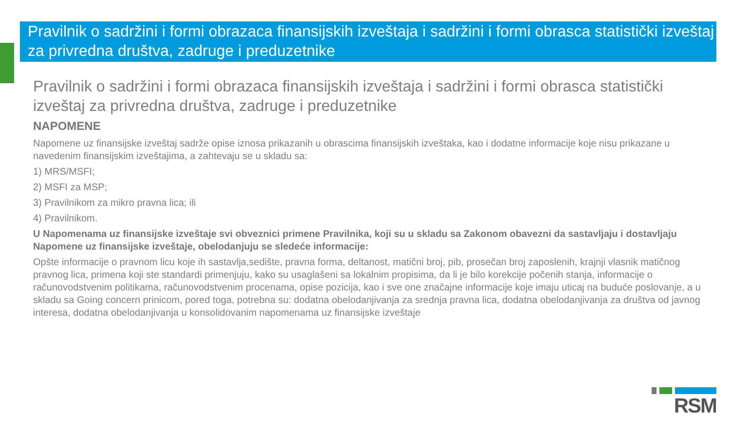Pravilnik o sadržini i formi obrazaca finansijskih izveštaja i sadržini i formi obrasca statistički izveštaj za privredna društva, zadruge i preduzetnike
Pravilnik o sadržini i formi obrazaca finansijskih izveštaja i sadržini i formi obrasca statistički izveštaj za privredna društva, zadruge i preduzetnike
NAPOMENE
Napomene uz finansijske izveštaj sadrže opise iznosa prikazanih u obrascima finansijskih izveštaka, kao i dodatne informacije koje nisu prikazane u navedenim finansijskim izveštajima, a zahtevaju se u skladu sa:
1) MRS/MSFI;
2) MSFI za MSP;
3) Pravilnikom za mikro pravna lica; ili
4) Pravilnikom.
U Napomenama uz finansijske izveštaje svi obveznici primene Pravilnika, koji su u skladu sa Zakonom obavezni da sastavljaju i dostavljaju Napomene uz finansijske izveštaje, obelodanjuju se sledeće informacije:
Opšte informacije o pravnom licu koje ih sastavlja,sedište, pravna forma, deltanost, matični broj, pib, prosečan broj zaposlenih, krajnji vlasnik matičnog pravnog lica, primena koji ste standardi primenjuju, kako su usaglašeni sa lokalnim propisima, da li je bilo korekcije počenih stanja, informacije o računovodstvenim politikama, računovodstvenim procenama, opise pozicija, kao i sve one značajne informacije koje imaju uticaj na buduće poslovanje, a u skladu sa Going concern prinicom, pored toga, potrebna su: dodatna obelodanjivanja za srednja pravna lica, dodatna obelodanjivanja za društva od javnog interesa, dodatna obelodanjivanja u konsolidovanim napomenama uz finansijske izveštaje
RSM